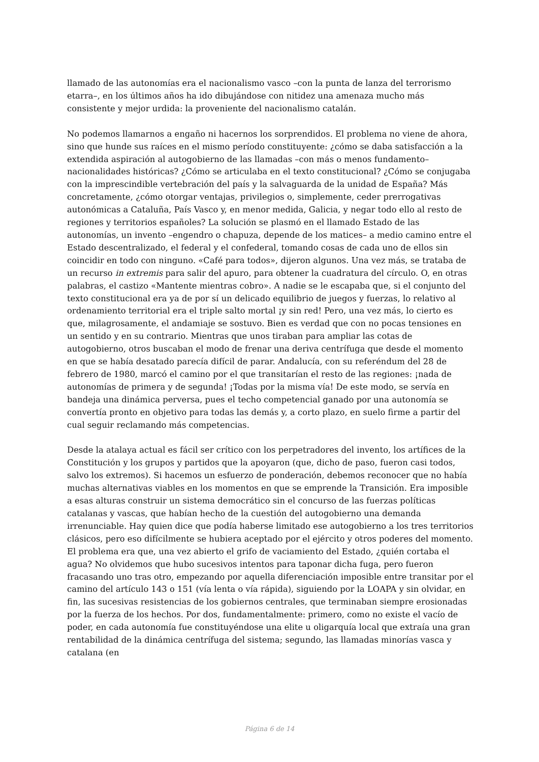llamado de las autonomías era el nacionalismo vasco –con la punta de lanza del terrorismo etarra–, en los últimos años ha ido dibujándose con nitidez una amenaza mucho más consistente y mejor urdida: la proveniente del nacionalismo catalán.
No podemos llamarnos a engaño ni hacernos los sorprendidos. El problema no viene de ahora, sino que hunde sus raíces en el mismo período constituyente: ¿cómo se daba satisfacción a la extendida aspiración al autogobierno de las llamadas –con más o menos fundamento– nacionalidades históricas? ¿Cómo se articulaba en el texto constitucional? ¿Cómo se conjugaba con la imprescindible vertebración del país y la salvaguarda de la unidad de España? Más concretamente, ¿cómo otorgar ventajas, privilegios o, simplemente, ceder prerrogativas autonómicas a Cataluña, País Vasco y, en menor medida, Galicia, y negar todo ello al resto de regiones y territorios españoles? La solución se plasmó en el llamado Estado de las autonomías, un invento –engendro o chapuza, depende de los matices– a medio camino entre el Estado descentralizado, el federal y el confederal, tomando cosas de cada uno de ellos sin coincidir en todo con ninguno. «Café para todos», dijeron algunos. Una vez más, se trataba de un recurso in extremis para salir del apuro, para obtener la cuadratura del círculo. O, en otras palabras, el castizo «Mantente mientras cobro». A nadie se le escapaba que, si el conjunto del texto constitucional era ya de por sí un delicado equilibrio de juegos y fuerzas, lo relativo al ordenamiento territorial era el triple salto mortal ¡y sin red! Pero, una vez más, lo cierto es que, milagrosamente, el andamiaje se sostuvo. Bien es verdad que con no pocas tensiones en un sentido y en su contrario. Mientras que unos tiraban para ampliar las cotas de autogobierno, otros buscaban el modo de frenar una deriva centrífuga que desde el momento en que se había desatado parecía difícil de parar. Andalucía, con su referéndum del 28 de febrero de 1980, marcó el camino por el que transitarían el resto de las regiones: ¡nada de autonomías de primera y de segunda! ¡Todas por la misma vía! De este modo, se servía en bandeja una dinámica perversa, pues el techo competencial ganado por una autonomía se convertía pronto en objetivo para todas las demás y, a corto plazo, en suelo firme a partir del cual seguir reclamando más competencias.
Desde la atalaya actual es fácil ser crítico con los perpetradores del invento, los artífices de la Constitución y los grupos y partidos que la apoyaron (que, dicho de paso, fueron casi todos, salvo los extremos). Si hacemos un esfuerzo de ponderación, debemos reconocer que no había muchas alternativas viables en los momentos en que se emprende la Transición. Era imposible a esas alturas construir un sistema democrático sin el concurso de las fuerzas políticas catalanas y vascas, que habían hecho de la cuestión del autogobierno una demanda irrenunciable. Hay quien dice que podía haberse limitado ese autogobierno a los tres territorios clásicos, pero eso difícilmente se hubiera aceptado por el ejército y otros poderes del momento. El problema era que, una vez abierto el grifo de vaciamiento del Estado, ¿quién cortaba el agua? No olvidemos que hubo sucesivos intentos para taponar dicha fuga, pero fueron fracasando uno tras otro, empezando por aquella diferenciación imposible entre transitar por el camino del artículo 143 o 151 (vía lenta o vía rápida), siguiendo por la LOAPA y sin olvidar, en fin, las sucesivas resistencias de los gobiernos centrales, que terminaban siempre erosionadas por la fuerza de los hechos. Por dos, fundamentalmente: primero, como no existe el vacío de poder, en cada autonomía fue constituyéndose una elite u oligarquía local que extraía una gran rentabilidad de la dinámica centrífuga del sistema; segundo, las llamadas minorías vasca y catalana (en
Página 6 de 14